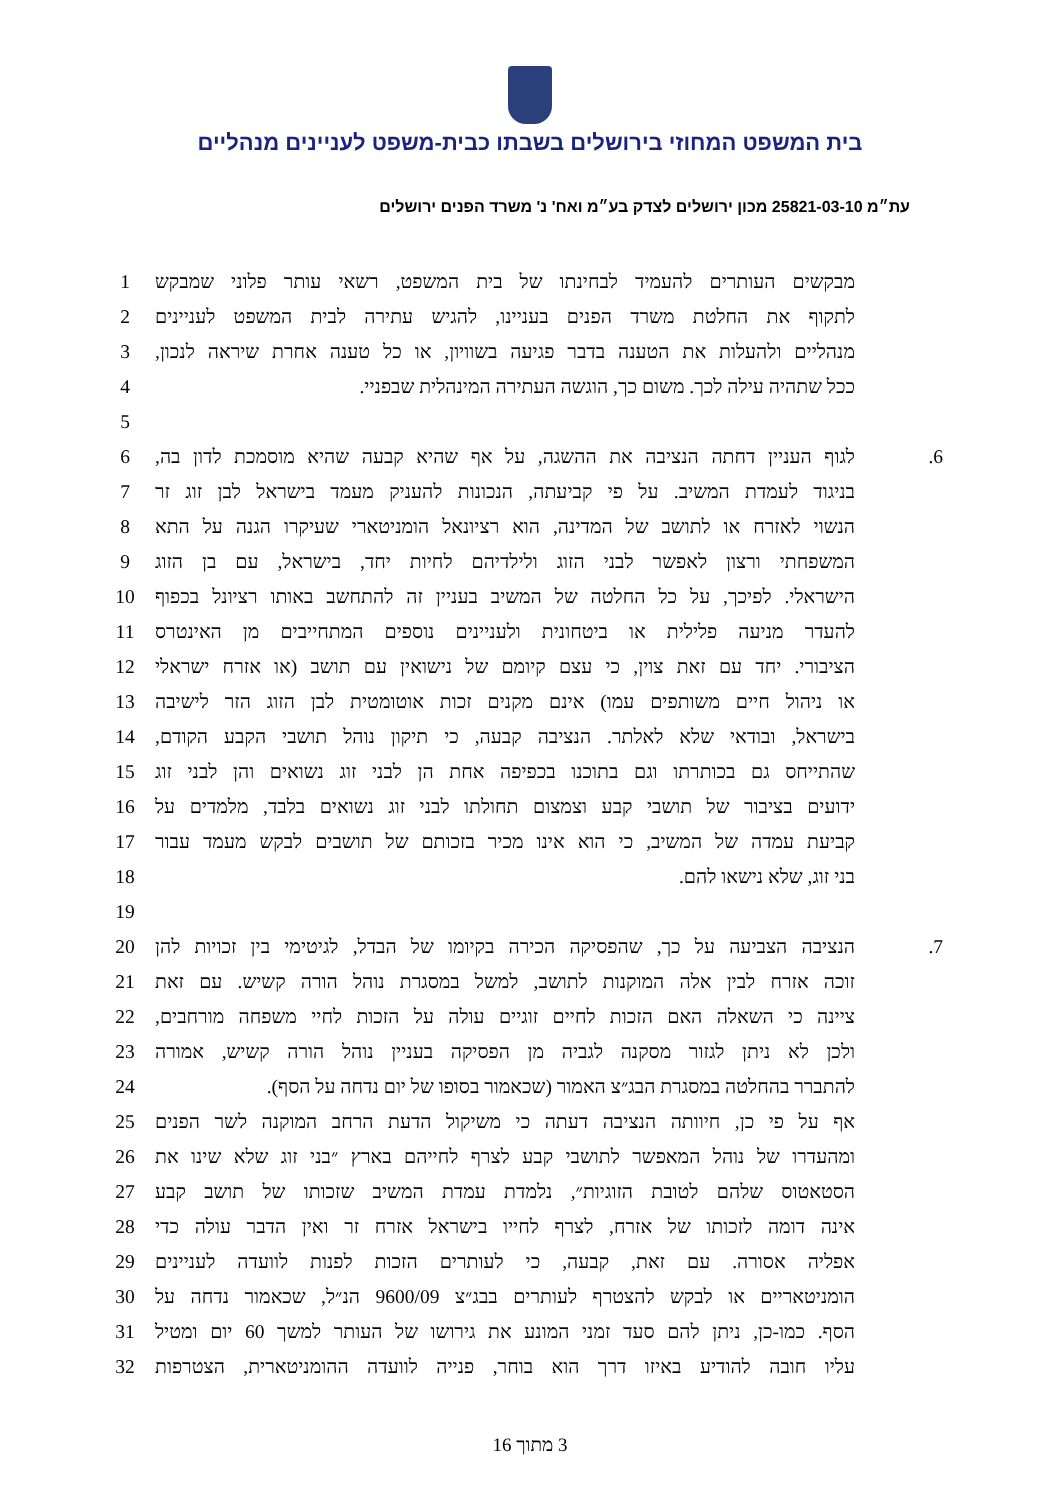בית המשפט המחוזי בירושלים בשבתו כבית-משפט לעניינים מנהליים
עת״מ 25821-03-10 מכון ירושלים לצדק בע״מ ואח' נ' משרד הפנים ירושלים
מבקשים העותרים להעמיד לבחינתו של בית המשפט, רשאי עותר פלוני שמבקש
1
לתקוף את החלטת משרד הפנים בעניינו, להגיש עתירה לבית המשפט לעניינים
2
מנהליים ולהעלות את הטענה בדבר פגיעה בשוויון, או כל טענה אחרת שיראה לנכון,
3
ככל שתהיה עילה לכך. משום כך, הוגשה העתירה המינהלית שבפניי. 4
5
6. לגוף העניין דחתה הנציבה את ההשגה, על אף שהיא קבעה שהיא מוסמכת לדון בה,
6
בניגוד לעמדת המשיב. על פי קביעתה, הנכונות להעניק מעמד בישראל לבן זוג זר
7
הנשוי לאזרח או לתושב של המדינה, הוא רציונאל הומניטארי שעיקרו הגנה על התא
8
המשפחתי ורצון לאפשר לבני הזוג ולילדיהם לחיות יחד, בישראל, עם בן הזוג
9
הישראלי. לפיכך, על כל החלטה של המשיב בעניין זה להתחשב באותו רציונל בכפוף
10
להעדר מניעה פלילית או ביטחונית ולעניינים נוספים המתחייבים מן האינטרס
11
הציבורי. יחד עם זאת צוין, כי עצם קיומם של נישואין עם תושב (או אזרח ישראלי
12
או ניהול חיים משותפים עמו) אינם מקנים זכות אוטומטית לבן הזוג הזר לישיבה
13
בישראל, ובודאי שלא לאלתר. הנציבה קבעה, כי תיקון נוהל תושבי הקבע הקודם,
14
שהתייחס גם בכותרתו וגם בתוכנו בכפיפה אחת הן לבני זוג נשואים והן לבני זוג
15
ידועים בציבור של תושבי קבע וצמצום תחולתו לבני זוג נשואים בלבד, מלמדים על
16
קביעת עמדה של המשיב, כי הוא אינו מכיר בזכותם של תושבים לבקש מעמד עבור
17
בני זוג, שלא נישאו להם. 18
19
7. הנציבה הצביעה על כך, שהפסיקה הכירה בקיומו של הבדל, לגיטימי בין זכויות להן
20
זוכה אזרח לבין אלה המוקנות לתושב, למשל במסגרת נוהל הורה קשיש. עם זאת
21
ציינה כי השאלה האם הזכות לחיים זוגיים עולה על הזכות לחיי משפחה מורחבים,
22
ולכן לא ניתן לגזור מסקנה לגביה מן הפסיקה בעניין נוהל הורה קשיש, אמורה
23
להתברר בהחלטה במסגרת הבג״צ האמור (שכאמור בסופו של יום נדחה על הסף).
24
אף על פי כן, חיוותה הנציבה דעתה כי משיקול הדעת הרחב המוקנה לשר הפנים
25
ומהעדרו של נוהל המאפשר לתושבי קבע לצרף לחייהם בארץ ״בני זוג שלא שינו את
26
הסטאטוס שלהם לטובת הזוגיות״, נלמדת עמדת המשיב שזכותו של תושב קבע
27
אינה דומה לזכותו של אזרח, לצרף לחייו בישראל אזרח זר ואין הדבר עולה כדי
28
אפליה אסורה. עם זאת, קבעה, כי לעותרים הזכות לפנות לוועדה לעניינים
29
הומניטאריים או לבקש להצטרף לעותרים בבג״צ 9600/09 הנ״ל, שכאמור נדחה על
30
הסף. כמו-כן, ניתן להם סעד זמני המונע את גירושו של העותר למשך 60 יום ומטיל
31
עליו חובה להודיע באיזו דרך הוא בוחר, פנייה לוועדה ההומניטארית, הצטרפות
32
3 מתוך 16